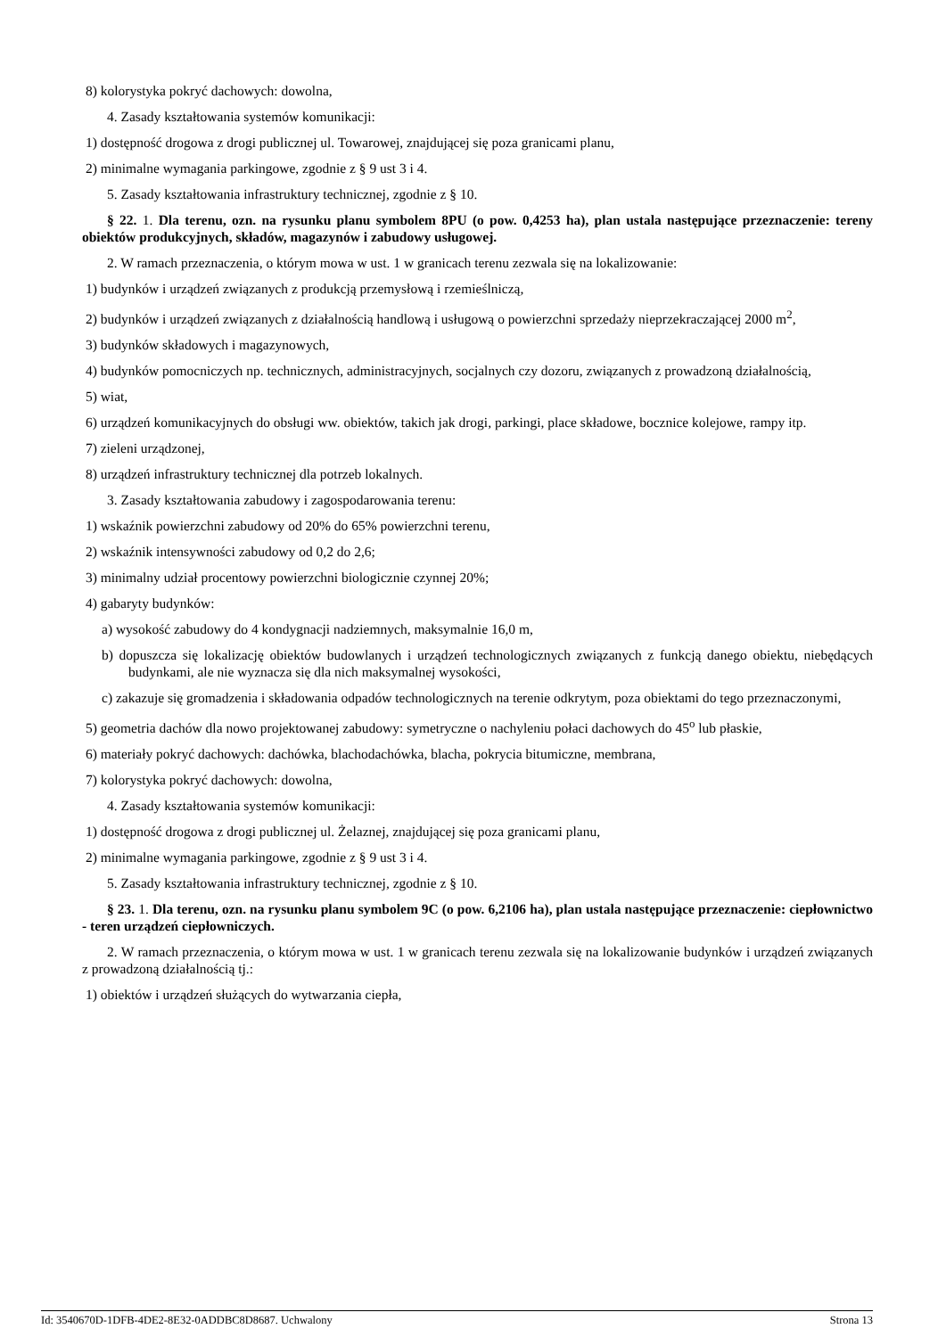8) kolorystyka pokryć dachowych: dowolna,
4. Zasady kształtowania systemów komunikacji:
1) dostępność drogowa z drogi publicznej ul. Towarowej, znajdującej się poza granicami planu,
2) minimalne wymagania parkingowe, zgodnie z § 9 ust 3 i 4.
5. Zasady kształtowania infrastruktury technicznej, zgodnie z § 10.
§ 22. 1. Dla terenu, ozn. na rysunku planu symbolem 8PU (o pow. 0,4253 ha), plan ustala następujące przeznaczenie: tereny obiektów produkcyjnych, składów, magazynów i zabudowy usługowej.
2. W ramach przeznaczenia, o którym mowa w ust. 1 w granicach terenu zezwala się na lokalizowanie:
1) budynków i urządzeń związanych z produkcją przemysłową i rzemieślniczą,
2) budynków i urządzeń związanych z działalnością handlową i usługową o powierzchni sprzedaży nieprzekraczającej 2000 m<sup>2</sup>,
3) budynków składowych i magazynowych,
4) budynków pomocniczych np. technicznych, administracyjnych, socjalnych czy dozoru, związanych z prowadzoną działalnością,
5) wiat,
6) urządzeń komunikacyjnych do obsługi ww. obiektów, takich jak drogi, parkingi, place składowe, bocznice kolejowe, rampy itp.
7) zieleni urządzonej,
8) urządzeń infrastruktury technicznej dla potrzeb lokalnych.
3. Zasady kształtowania zabudowy i zagospodarowania terenu:
1) wskaźnik powierzchni zabudowy od 20% do 65% powierzchni terenu,
2) wskaźnik intensywności zabudowy od 0,2 do 2,6;
3) minimalny udział procentowy powierzchni biologicznie czynnej 20%;
4) gabaryty budynków:
a) wysokość zabudowy do 4 kondygnacji nadziemnych, maksymalnie 16,0 m,
b) dopuszcza się lokalizację obiektów budowlanych i urządzeń technologicznych związanych z funkcją danego obiektu, niebędących budynkami, ale nie wyznacza się dla nich maksymalnej wysokości,
c) zakazuje się gromadzenia i składowania odpadów technologicznych na terenie odkrytym, poza obiektami do tego przeznaczonymi,
5) geometria dachów dla nowo projektowanej zabudowy: symetryczne o nachyleniu połaci dachowych do 45<sup>o</sup> lub płaskie,
6) materiały pokryć dachowych: dachówka, blachodachówka, blacha, pokrycia bitumiczne, membrana,
7) kolorystyka pokryć dachowych: dowolna,
4. Zasady kształtowania systemów komunikacji:
1) dostępność drogowa z drogi publicznej ul. Żelaznej, znajdującej się poza granicami planu,
2) minimalne wymagania parkingowe, zgodnie z § 9 ust 3 i 4.
5. Zasady kształtowania infrastruktury technicznej, zgodnie z § 10.
§ 23. 1. Dla terenu, ozn. na rysunku planu symbolem 9C (o pow. 6,2106 ha), plan ustala następujące przeznaczenie: ciepłownictwo - teren urządzeń ciepłowniczych.
2. W ramach przeznaczenia, o którym mowa w ust. 1 w granicach terenu zezwala się na lokalizowanie budynków i urządzeń związanych z prowadzoną działalnością tj.:
1) obiektów i urządzeń służących do wytwarzania ciepła,
Id: 3540670D-1DFB-4DE2-8E32-0ADDBC8D8687. Uchwalony Strona 13